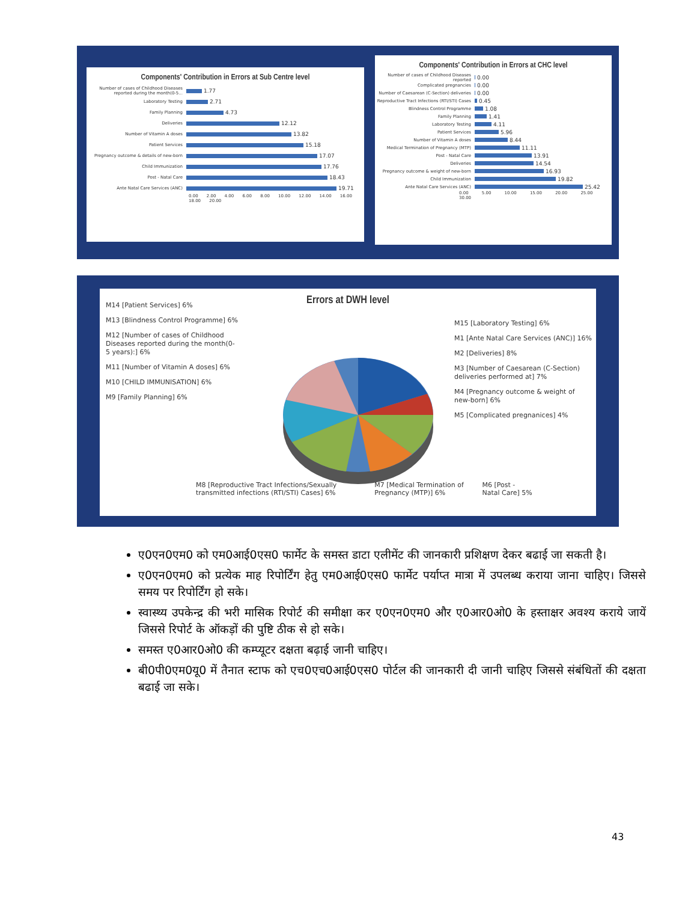Components' Contribution in Errors at Sub Centre level
Number of cases of Childhood Diseases reported during the month(0-5... 1.77
Laboratory Testing 2.71
Family Planning 4.73
Deliveries 12.12
Number of Vitamin A doses 13.82
Patient Services 15.18
Pregnancy outcome & details of new-born 17.07
Child Immunization 17.76
Post - Natal Care 18.43
Ante Natal Care Services (ANC) 19.71
0.00 2.00 4.00 6.00 8.00 10.00 12.00 14.00 16.00 18.00 20.00
Components' Contribution in Errors at CHC level
Number of cases of Childhood Diseases reported 0.00
Complicated pregnancies 0.00
Number of Caesarean (C-Section) deliveries 0.00
Reproductive Tract Infections (RTI/STI) Cases 0.45
Blindness Control Programme 1.08
Family Planning 1.41
Laboratory Testing 4.11
Patient Services 5.96
Number of Vitamin A doses 8.44
Medical Termination of Pregnancy (MTP) 11.11
Post - Natal Care 13.91
Deliveries 14.54
Pregnancy outcome & weight of new-born 16.93
Child Immunization 19.82
Ante Natal Care Services (ANC) 25.42
0.00 5.00 10.00 15.00 20.00 25.00 30.00
Errors at DWH level
M14 [Patient Services] 6%
M13 [Blindness Control Programme] 6%
M12 [Number of cases of Childhood Diseases reported during the month(0-5 years):] 6%
M11 [Number of Vitamin A doses] 6%
M10 [CHILD IMMUNISATION] 6%
M9 [Family Planning] 6%
M15 [Laboratory Testing] 6%
M1 [Ante Natal Care Services (ANC)] 16%
M2 [Deliveries] 8%
M3 [Number of Caesarean (C-Section) deliveries performed at] 7%
M4 [Pregnancy outcome & weight of new-born] 6%
M5 [Complicated pregnanices] 4%
M8 [Reproductive Tract Infections/Sexually transmitted infections (RTI/STI) Cases] 6% M7 [Medical Termination of Pregnancy (MTP)] 6% M6 [Post - Natal Care] 5%
ए0एन0एम0 को एम0आई0एस0 फार्मेट के समस्त डाटा एलीमेंट की जानकारी प्रशिक्षण देकर बढाई जा सकती है।
ए0एन0एम0 को प्रत्येक माह रिपोर्टिंग हेतु एम0आई0एस0 फार्मेट पर्याप्त मात्रा में उपलब्ध कराया जाना चाहिए। जिससे समय पर रिपोर्टिंग हो सके।
स्वास्थ्य उपकेन्द्र की भरी मासिक रिपोर्ट की समीक्षा कर ए0एन0एम0 और ए0आर0ओ0 के हस्ताक्षर अवश्य कराये जायें जिससे रिपोर्ट के ऑकड़ों की पुष्टि ठीक से हो सके।
समस्त ए0आर0ओ0 की कम्प्यूटर दक्षता बढ़ाई जानी चाहिए।
बी0पी0एम0यू0 में तैनात स्टाफ को एच0एच0आई0एस0 पोर्टल की जानकारी दी जानी चाहिए जिससे संबंधितों की दक्षता बढाई जा सके।
43